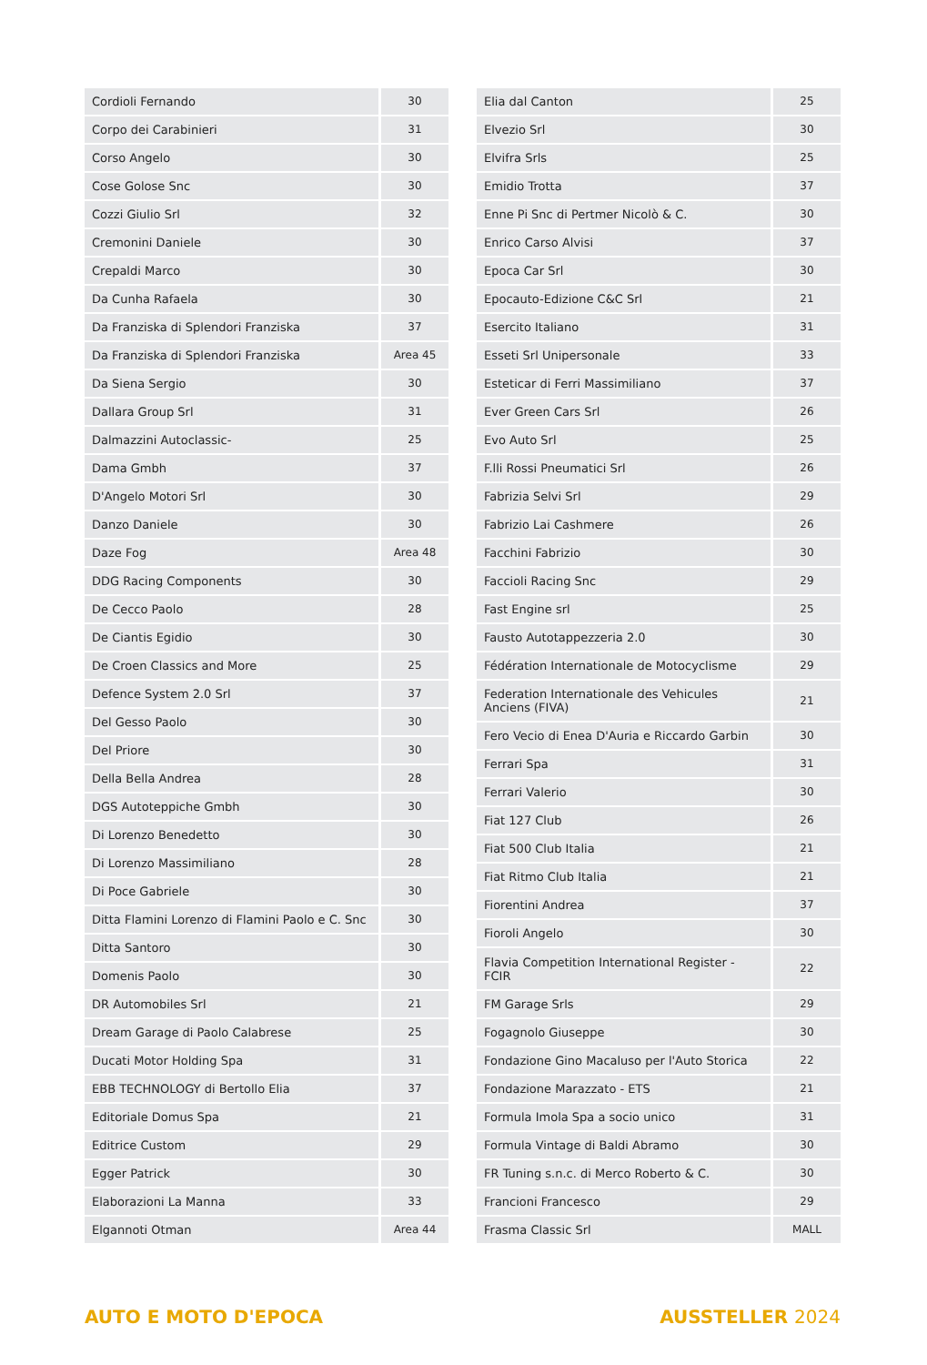| Cordioli Fernando | 30 |
| Corpo dei Carabinieri | 31 |
| Corso Angelo | 30 |
| Cose Golose Snc | 30 |
| Cozzi Giulio Srl | 32 |
| Cremonini Daniele | 30 |
| Crepaldi Marco | 30 |
| Da Cunha Rafaela | 30 |
| Da Franziska di Splendori Franziska | 37 |
| Da Franziska di Splendori Franziska | Area 45 |
| Da Siena Sergio | 30 |
| Dallara Group Srl | 31 |
| Dalmazzini Autoclassic- | 25 |
| Dama Gmbh | 37 |
| D'Angelo Motori Srl | 30 |
| Danzo Daniele | 30 |
| Daze Fog | Area 48 |
| DDG Racing Components | 30 |
| De Cecco Paolo | 28 |
| De Ciantis Egidio | 30 |
| De Croen Classics and More | 25 |
| Defence System 2.0 Srl | 37 |
| Del Gesso Paolo | 30 |
| Del Priore | 30 |
| Della Bella Andrea | 28 |
| DGS Autoteppiche Gmbh | 30 |
| Di Lorenzo Benedetto | 30 |
| Di Lorenzo Massimiliano | 28 |
| Di Poce Gabriele | 30 |
| Ditta Flamini Lorenzo di Flamini Paolo e C. Snc | 30 |
| Ditta Santoro | 30 |
| Domenis Paolo | 30 |
| DR Automobiles Srl | 21 |
| Dream Garage di Paolo Calabrese | 25 |
| Ducati Motor Holding Spa | 31 |
| EBB TECHNOLOGY di Bertollo Elia | 37 |
| Editoriale Domus Spa | 21 |
| Editrice Custom | 29 |
| Egger Patrick | 30 |
| Elaborazioni La Manna | 33 |
| Elgannoti Otman | Area 44 |
| Elia dal Canton | 25 |
| Elvezio Srl | 30 |
| Elvifra Srls | 25 |
| Emidio Trotta | 37 |
| Enne Pi Snc di Pertmer Nicolò & C. | 30 |
| Enrico Carso Alvisi | 37 |
| Epoca Car Srl | 30 |
| Epocauto-Edizione C&C Srl | 21 |
| Esercito Italiano | 31 |
| Esseti Srl Unipersonale | 33 |
| Esteticar di Ferri Massimiliano | 37 |
| Ever Green Cars Srl | 26 |
| Evo Auto Srl | 25 |
| F.lli Rossi Pneumatici Srl | 26 |
| Fabrizia Selvi Srl | 29 |
| Fabrizio Lai Cashmere | 26 |
| Facchini Fabrizio | 30 |
| Faccioli Racing Snc | 29 |
| Fast Engine srl | 25 |
| Fausto Autotappezzeria 2.0 | 30 |
| Fédération Internationale de Motocyclisme | 29 |
| Federation Internationale des Vehicules Anciens (FIVA) | 21 |
| Fero Vecio di Enea D'Auria e Riccardo Garbin | 30 |
| Ferrari Spa | 31 |
| Ferrari Valerio | 30 |
| Fiat 127 Club | 26 |
| Fiat 500 Club Italia | 21 |
| Fiat Ritmo Club Italia | 21 |
| Fiorentini Andrea | 37 |
| Fioroli Angelo | 30 |
| Flavia Competition International Register - FCIR | 22 |
| FM Garage Srls | 29 |
| Fogagnolo Giuseppe | 30 |
| Fondazione Gino Macaluso per l'Auto Storica | 22 |
| Fondazione Marazzato - ETS | 21 |
| Formula Imola Spa a socio unico | 31 |
| Formula Vintage di Baldi Abramo | 30 |
| FR Tuning s.n.c. di Merco Roberto & C. | 30 |
| Francioni Francesco | 29 |
| Frasma Classic Srl | MALL |
AUTO E MOTO D'EPOCA AUSSTELLER 2024